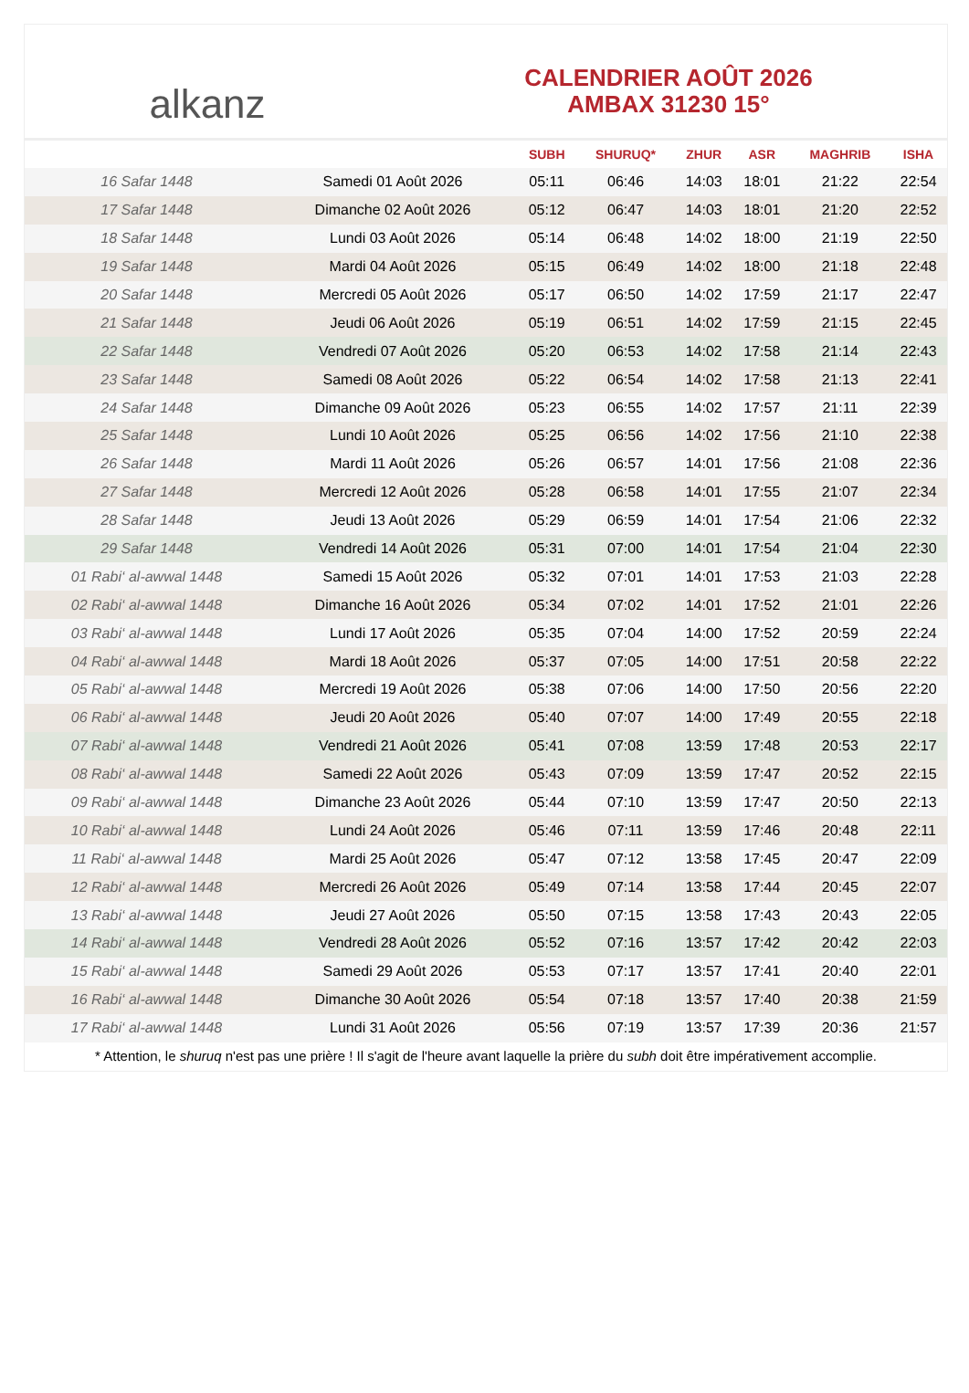alkanz
CALENDRIER AOÛT 2026
AMBAX 31230 15°
| | | SUBH | SHURUQ* | ZHUR | ASR | MAGHRIB | ISHA |
| --- | --- | --- | --- | --- | --- | --- | --- |
| 16 Safar 1448 | Samedi 01 Août 2026 | 05:11 | 06:46 | 14:03 | 18:01 | 21:22 | 22:54 |
| 17 Safar 1448 | Dimanche 02 Août 2026 | 05:12 | 06:47 | 14:03 | 18:01 | 21:20 | 22:52 |
| 18 Safar 1448 | Lundi 03 Août 2026 | 05:14 | 06:48 | 14:02 | 18:00 | 21:19 | 22:50 |
| 19 Safar 1448 | Mardi 04 Août 2026 | 05:15 | 06:49 | 14:02 | 18:00 | 21:18 | 22:48 |
| 20 Safar 1448 | Mercredi 05 Août 2026 | 05:17 | 06:50 | 14:02 | 17:59 | 21:17 | 22:47 |
| 21 Safar 1448 | Jeudi 06 Août 2026 | 05:19 | 06:51 | 14:02 | 17:59 | 21:15 | 22:45 |
| 22 Safar 1448 | Vendredi 07 Août 2026 | 05:20 | 06:53 | 14:02 | 17:58 | 21:14 | 22:43 |
| 23 Safar 1448 | Samedi 08 Août 2026 | 05:22 | 06:54 | 14:02 | 17:58 | 21:13 | 22:41 |
| 24 Safar 1448 | Dimanche 09 Août 2026 | 05:23 | 06:55 | 14:02 | 17:57 | 21:11 | 22:39 |
| 25 Safar 1448 | Lundi 10 Août 2026 | 05:25 | 06:56 | 14:02 | 17:56 | 21:10 | 22:38 |
| 26 Safar 1448 | Mardi 11 Août 2026 | 05:26 | 06:57 | 14:01 | 17:56 | 21:08 | 22:36 |
| 27 Safar 1448 | Mercredi 12 Août 2026 | 05:28 | 06:58 | 14:01 | 17:55 | 21:07 | 22:34 |
| 28 Safar 1448 | Jeudi 13 Août 2026 | 05:29 | 06:59 | 14:01 | 17:54 | 21:06 | 22:32 |
| 29 Safar 1448 | Vendredi 14 Août 2026 | 05:31 | 07:00 | 14:01 | 17:54 | 21:04 | 22:30 |
| 01 Rabi‘ al-awwal 1448 | Samedi 15 Août 2026 | 05:32 | 07:01 | 14:01 | 17:53 | 21:03 | 22:28 |
| 02 Rabi‘ al-awwal 1448 | Dimanche 16 Août 2026 | 05:34 | 07:02 | 14:01 | 17:52 | 21:01 | 22:26 |
| 03 Rabi‘ al-awwal 1448 | Lundi 17 Août 2026 | 05:35 | 07:04 | 14:00 | 17:52 | 20:59 | 22:24 |
| 04 Rabi‘ al-awwal 1448 | Mardi 18 Août 2026 | 05:37 | 07:05 | 14:00 | 17:51 | 20:58 | 22:22 |
| 05 Rabi‘ al-awwal 1448 | Mercredi 19 Août 2026 | 05:38 | 07:06 | 14:00 | 17:50 | 20:56 | 22:20 |
| 06 Rabi‘ al-awwal 1448 | Jeudi 20 Août 2026 | 05:40 | 07:07 | 14:00 | 17:49 | 20:55 | 22:18 |
| 07 Rabi‘ al-awwal 1448 | Vendredi 21 Août 2026 | 05:41 | 07:08 | 13:59 | 17:48 | 20:53 | 22:17 |
| 08 Rabi‘ al-awwal 1448 | Samedi 22 Août 2026 | 05:43 | 07:09 | 13:59 | 17:47 | 20:52 | 22:15 |
| 09 Rabi‘ al-awwal 1448 | Dimanche 23 Août 2026 | 05:44 | 07:10 | 13:59 | 17:47 | 20:50 | 22:13 |
| 10 Rabi‘ al-awwal 1448 | Lundi 24 Août 2026 | 05:46 | 07:11 | 13:59 | 17:46 | 20:48 | 22:11 |
| 11 Rabi‘ al-awwal 1448 | Mardi 25 Août 2026 | 05:47 | 07:12 | 13:58 | 17:45 | 20:47 | 22:09 |
| 12 Rabi‘ al-awwal 1448 | Mercredi 26 Août 2026 | 05:49 | 07:14 | 13:58 | 17:44 | 20:45 | 22:07 |
| 13 Rabi‘ al-awwal 1448 | Jeudi 27 Août 2026 | 05:50 | 07:15 | 13:58 | 17:43 | 20:43 | 22:05 |
| 14 Rabi‘ al-awwal 1448 | Vendredi 28 Août 2026 | 05:52 | 07:16 | 13:57 | 17:42 | 20:42 | 22:03 |
| 15 Rabi‘ al-awwal 1448 | Samedi 29 Août 2026 | 05:53 | 07:17 | 13:57 | 17:41 | 20:40 | 22:01 |
| 16 Rabi‘ al-awwal 1448 | Dimanche 30 Août 2026 | 05:54 | 07:18 | 13:57 | 17:40 | 20:38 | 21:59 |
| 17 Rabi‘ al-awwal 1448 | Lundi 31 Août 2026 | 05:56 | 07:19 | 13:57 | 17:39 | 20:36 | 21:57 |
* Attention, le shuruq n'est pas une prière ! Il s'agit de l'heure avant laquelle la prière du subh doit être impérativement accomplie.